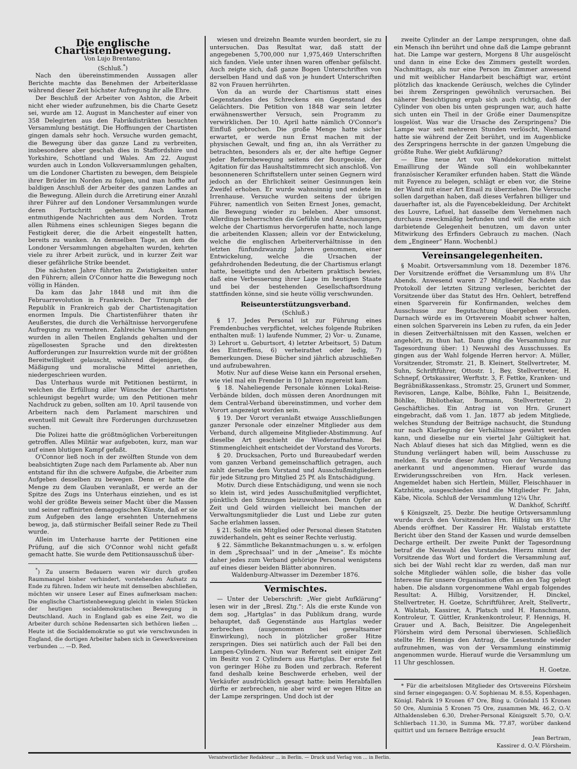Die englische Chartistenbewegung.
Von Lujo Brentano.
(Schluß.<sup>*</sup>)
Nach den übereinstimmenden Aussagen aller Berichte machte das Benehmen der Arbeiterklasse während dieser Zeit höchster Aufregung ihr alle Ehre.
Der Beschluß der Arbeiter von Ashton, die Arbeit nicht eher wieder aufzunehmen, bis die Charte Gesetz sei, wurde am 12. August in Manchester auf einer von 358 Delegirten aus den Fabrikdistrikten besuchten Versammlung bestätigt. Die Hoffnungen der Chartisten gingen damals sehr hoch. Versuche wurden gemacht, die Bewegung über das ganze Land zu verbreiten, insbesondere aber geschah dies in Staffordshire und Yorkshire, Schottland und Wales. Am 22. August wurden auch in London Volksversammlungen gehalten, um die Londoner Chartisten zu bewegen, dem Beispiele ihrer Brüder im Norden zu folgen, und man hoffte auf baldigen Anschluß der Arbeiter des ganzen Landes an die Bewegung. Allein durch die Arretirung einer Anzahl ihrer Führer auf den Londoner Versammlungen wurde deren Fortschritt gehemmt. Auch kamen entmuthigende Nachrichten aus dem Norden. Trotz allen Rühmens eines schleunigen Sieges begann die Festigkeit derer, die die Arbeit eingestellt hatten, bereits zu wanken. An demselben Tage, an dem die Londoner Versammlungen abgehalten wurden, kehrten viele zu ihrer Arbeit zurück, und in kurzer Zeit war dieser gefährliche Strike beendet.
Die nächsten Jahre führten zu Zwistigkeiten unter den Führern; allein O'Connor hatte die Bewegung noch völlig in Händen.
Da kam das Jahr 1848 und mit ihm die Februarrevolution in Frankreich. Der Triumph der Republik in Frankreich gab der Chartistenagitation enormen Impuls. Die Chartistenführer thaten ihr Aeußerstes, die durch die Verhältnisse hervorgerufene Aufregung zu vermehren. Zahlreiche Versammlungen wurden in allen Theilen Englands gehalten und der zügellosesten Sprache und den direktesten Aufforderungen zur Insurrektion wurde mit der größten Bereitwilligkeit gelauscht, während diejenigen, die Mäßigung und moralische Mittel anriethen, niedergeschrieen wurden.
Das Unterhaus wurde mit Petitionen bestürmt, in welchen die Erfüllung aller Wünsche der Chartisten schleunigst begehrt wurde; um den Petitionen mehr Nachdruck zu geben, sollten am 10. April tausende von Arbeitern nach dem Parlament marschiren und eventuell mit Gewalt ihre Forderungen durchzusetzen suchen.
Die Polizei hatte die größtmöglichen Vorbereitungen getroffen. Alles Militär war aufgeboten, kurz, man war auf einen blutigen Kampf gefaßt.
O'Connor ließ noch in der zwölften Stunde von dem beabsichtigten Zuge nach dem Parlamente ab. Aber nun entstand für ihn die schwere Aufgabe, die Arbeiter zum Aufgeben desselben zu bewegen. Denn er hatte die Menge zu dem Glauben veranlaßt, er werde an der Spitze des Zugs ins Unterhaus einziehen, und es ist wohl der größte Beweis seiner Macht über die Massen und seiner raffinirten demagogischen Künste, daß er sie zum Aufgeben des lange ersehnten Unternehmens bewog, ja, daß stürmischer Beifall seiner Rede zu Theil wurde.
Allein im Unterhause harrte der Petitionen eine Prüfung, auf die sich O'Connor wohl nicht gefaßt gemacht hatte. Sie wurde dem Petitionsausschuß über-
<sup>*</sup>) Zu unserm Bedauern waren wir durch großen Raummangel bisher verhindert, vorstehenden Aufsatz zu Ende zu führen. Indem wir heute mit demselben abschließen, möchten wir unsere Leser auf Eines aufmerksam machen: Die englische Chartistenbewegung gleicht in vielen Stücken der heutigen socialdemokratischen Bewegung in Deutschland. Auch in England gab es eine Zeit, wo die Arbeiter durch schöne Redensarten sich bethören ließen ... Heute ist die Socialdemokratie so gut wie verschwunden in England, die dortigen Arbeiter haben sich in Gewerkvereinen verbunden ... —D. Red.
wiesen und dreizehn Beamte wurden beordert, sie zu untersuchen. Das Resultat war, daß statt der angegebenen 5,700,000 nur 1,975,469 Unterschriften sich fanden. Viele unter ihnen waren offenbar gefälscht. Auch zeigte sich, daß ganze Bogen Unterschriften von derselben Hand und daß von je hundert Unterschriften 82 von Frauen herrührten.
Von da an wurde der Chartismus statt eines Gegenstandes des Schreckens ein Gegenstand des Gelächters. Die Petition von 1848 war sein letzter erwähnenswerther Versuch, sein Programm zu verwirklichen. Der 10. April hatte nämlich O'Connor's Einfluß gebrochen. Die große Menge hatte sicher erwartet, er werde nun Ernst machen mit der physischen Gewalt, und fing an, ihn als Verräther zu betrachten, besonders als er, der alte heftige Gegner jeder Reformbewegung seitens der Bourgeoisie, der Agitation für das Haushaltstimmrecht sich anschloß. Von besonneneren Schriftstellern unter seinen Gegnern wird jedoch an der Ehrlichkeit seiner Gesinnungen kein Zweifel erhoben. Er wurde wahnsinnig und endete im Irrenhause. Versuche wurden seitens der übrigen Führer, namentlich von Seiten Ernest Jones, gemacht, die Bewegung wieder zu beleben. Aber umsonst. Allerdings beherrschten die Gefühle und Anschauungen, welche der Chartismus hervorgerufen hatte, noch lange die arbeitenden Klassen; allein vor der Entwickelung, welche die englischen Arbeiterverhältnisse in den letzten fünfundzwanzig Jahren genommen, einer Entwickelung, welche die Ursachen der gefahrdrohenden Bedeutung, die der Chartismus erlangt hatte, beseitigte und den Arbeitern praktisch bewies, daß eine Verbesserung ihrer Lage im heutigen Staate und bei der bestehenden Gesellschaftsordnung stattfinden könne, sind sie heute völlig verschwunden.
Reiseunterstützungsverband.
(Schluß.)
§ 17. Jedes Personal ist zur Führung eines Fremdenbuches verpflichtet, welches folgende Rubriken enthalten muß: 1) laufende Nummer, 2) Vor- u. Zuname, 3) Lehrort u. Geburtsort, 4) letzter Arbeitsort, 5) Datum des Eintreffens, 6) verheirathet oder ledig, 7) Bemerkungen. Diese Bücher sind jährlich abzuschließen und aufzubewahren.
Motiv. Nur auf diese Weise kann ein Personal ersehen, wie viel mal ein Fremder in 10 Jahren zugereist kam.
§ 18. Naheliegende Personale können Lokal-Reise-Verbände bilden, doch müssen deren Anordnungen mit dem Central-Verband übereinstimmen, und vorher dem Vorort angezeigt worden sein.
§ 19. Der Vorort veranlaßt etwaige Ausschließungen ganzer Personale oder einzelner Mitglieder aus dem Verband, durch allgemeine Mitglieder-Abstimmung. Auf dieselbe Art geschieht die Wiederaufnahme. Bei Stimmengleichheit entscheidet der Vorstand des Vororts.
§ 20. Drucksachen, Porto und Bureaubedarf werden vom ganzen Verband gemeinschaftlich getragen, auch zahlt derselbe dem Vorstand und Ausschußmitgliedern für jede Sitzung pro Mitglied 25 Pf. als Entschädigung.
Motiv. Durch diese Entschädigung, und wenn sie noch so klein ist, wird jedes Ausschußmitglied verpflichtet, pünktlich den Sitzungen beizuwohnen. Denn Opfer an Zeit und Geld würden vielleicht bei manchen der Verwaltungsmitglieder die Lust und Liebe zur guten Sache erlahmen lassen.
§ 21. Sollte ein Mitglied oder Personal diesen Statuten zuwiderhandeln, geht es seiner Rechte verlustig.
§ 22. Sämmtliche Bekanntmachungen u. s. w. erfolgen in dem „Sprechsaal“ und in der „Ameise“. Es möchte daher jedes zum Verband gehörige Personal wenigstens auf eines dieser beiden Blätter abonniren.
Waldenburg-Altwasser im Dezember 1876.
Vermischtes.
— Unter der Ueberschrift: „Wer giebt Aufklärung“ lesen wir in der „Bresl. Ztg.“: Als die erste Kunde von dem sog. „Hartglas“ in das Publikum drang, wurde behauptet, daß Gegenstände aus Hartglas weder zerbrechen (ausgenommen bei gewaltsamer Einwirkung), noch in plötzlicher großer Hitze zerspringen. Dies sei natürlich auch der Fall bei den Lampen-Cylindern. Nun war Referent seit einiger Zeit im Besitz von 2 Cylindern aus Hartglas. Der erste fiel von geringer Höhe zu Boden und zerbrach. Referent fand deshalb keine Beschwerde erheben, weil der Verkäufer ausdrücklich gesagt hatte: beim Herabfallen dürfte er zerbrechen, nie aber wird er wegen Hitze an der Lampe zerspringen. Und doch ist der
zweite Cylinder an der Lampe zersprungen, ohne daß ein Mensch ihn berührt und ohne daß die Lampe gebrannt hat. Die Lampe war gestern, Morgens 8 Uhr ausgelöscht und dann in eine Ecke des Zimmers gestellt worden. Nachmittags, als nur eine Person im Zimmer anwesend und mit weiblicher Handarbeit beschäftigt war, ertönt plötzlich das knackende Geräusch, welches die Cylinder bei ihrem Zerspringen gewöhnlich verursachen. Bei näherer Besichtigung ergab sich auch richtig, daß der Cylinder von oben bis unten gesprungen war, auch hatte sich unten ein Theil in der Größe einer Daumenspitze losgelöst. Was war die Ursache des Zerspringens? Die Lampe war seit mehreren Stunden verlöscht, Niemand hatte sie während der Zeit berührt, und im Augenblicke des Zerspringens herrschte in der ganzen Umgebung die größte Ruhe. Wer giebt Aufklärung?
— Eine neue Art von Wanddekoration mittelst Emaillirung der Wände soll ein wohlbekannter französischer Keramiker erfunden haben. Statt die Wände mit Fayence zu belegen, schlägt er eben vor, die Steine der Wand mit einer Art Email zu überziehen. Die Versuche sollen dargethan haben, daß dieses Verfahren billiger und dauerhafter ist, als die Fayencebekleidung. Der Architekt des Louvre, Lefuel, hat dasselbe dem Vernehmen nach durchaus zweckmäßig befunden und will die erste sich darbietende Gelegenheit benutzen, um davon unter Mitwirkung des Erfinders Gebrauch zu machen. (Nach dem „Engineer“ Hann. Wochenbl.)
Vereinsangelegenheiten.
§ Moabit. Ortsversammlung vom 18. Dezember 1876. Der Vorsitzende eröffnet die Versammlung um 8¼ Uhr Abends. Anwesend waren 27 Mitglieder. Nachdem das Protokoll der letzten Sitzung verlesen, berichtet der Vorsitzende über das Statut des Hrn. Oehlert, betreffend einen Sparverein für Konfirmanden, welches dem Ausschusse zur Begutachtung übergeben worden. Darnach würde es im Ortsverein Moabit schwer halten, einen solchen Sparverein ins Leben zu rufen, da ein Jeder in diesen Zeitverhältnissen mit den Kassen, welchen er angehört, zu thun hat. Dann ging die Versammlung zur Tagesordnung über: 1) Neuwahl des Ausschusses. Es gingen aus der Wahl folgende Herren hervor: A. Müller, Vorsitzender, Stromstr. 21, B. Kleinert, Stellvertreter, M. Suhn, Schriftführer, Ottostr. 1, Bey, Stellvertreter, H. Schnepf, Ortskassirer, Werftstr. 3, F. Fettke, Kranken- und Begräbnißkassenkass., Stromstr. 25, Grunert und Sommer, Revisoren, Lange, Kalbe, Böhlke, Fahn I., Beisitzende, Böhlke, Bibliothekar, Bormann, Stellvertreter. 2) Geschäftliches. Ein Antrag ist von Hrn. Grunert eingebracht, daß vom 1. Jan. 1877 ab jedem Mitgliede, welches Stundung der Beiträge nachsucht, die Stundung nur nach Klarlegung der Verhältnisse gewährt werden kann, und dieselbe nur ein viertel Jahr Gültigkeit hat. Nach Ablauf dieses hat sich das Mitglied, wenn es die Stundung verlängert haben will, beim Ausschusse zu melden. Es wurde dieser Antrag von der Versammlung anerkannt und angenommen. Hierauf wurde das Erwiderungsschreiben von Hrn. Hack verlesen. Angemeldet haben sich Hertlein, Müller, Fleischhauer in Katzhütte, ausgeschieden sind die Mitglieder Fr. Jahn, Käbe, Nicola. Schluß der Versammlung 12¼ Uhr.
W. Dankhof, Schriftf.
§ Königszelt, 25. Dezbr. Die heutige Ortsversammlung wurde durch den Vorsitzenden Hrn. Hilbig um 8½ Uhr Abends eröffnet. Der Kassirer Hr. Walstab erstattete Bericht über den Stand der Kassen und wurde demselben Decharge ertheilt. Der zweite Punkt der Tagesordnung betraf die Neuwahl des Vorstandes. Hierzu nimmt der Vorsitzende das Wort und fordert die Versammlung auf, sich bei der Wahl recht klar zu werden, daß man nur solche Mitglieder wählen solle, die bisher das volle Interesse für unsere Organisation offen an den Tag gelegt haben. Die alsdann vorgenommene Wahl ergab folgendes Resultat: A. Hilbig, Vorsitzender, H. Dinckel, Stellvertreter, H. Goetze, Schriftführer, Arelt, Stellvertr., A. Walstab, Kassirer, A. Platsch und H. Hanschmann, Kontroleur, T. Güttler, Krankenkontroleur, F. Hennigs, H. Grauer und A. Bach, Beisitzer. Die Angelegenheit Flörsheim wird dem Personal überwiesen. Schließlich stellte Hr. Hennigs den Antrag, die Lesestunde wieder aufzunehmen, was von der Versammlung einstimmig angenommen wurde. Hierauf wurde die Versammlung um 11 Uhr geschlossen.
H. Goetze.
* Für die arbeitslosen Mitglieder des Ortsvereins Flörsheim sind ferner eingegangen: O.-V. Sophienau M. 8.55, Kopenhagen, Königl. Fabrik 19 Kronen 67 Ore, Bing u. Gröndahl 15 Kronen 50 Ore, Aluminia 5 Kronen 75 Ore, zusammen Mk. 46.2, O.-V. Althaldensleben 6.30, Dreher-Personal Königszelt 5.70, O.-V. Schlierbach 11.30, in Summa Mk. 77.87, worüber dankend quittirt und um fernere Beiträge ersucht
Jean Bertram,
Kassirer d. O.-V. Flörsheim.
Verantwortlicher Redakteur ... in Berlin. — Druck und Verlag von ... in Berlin.